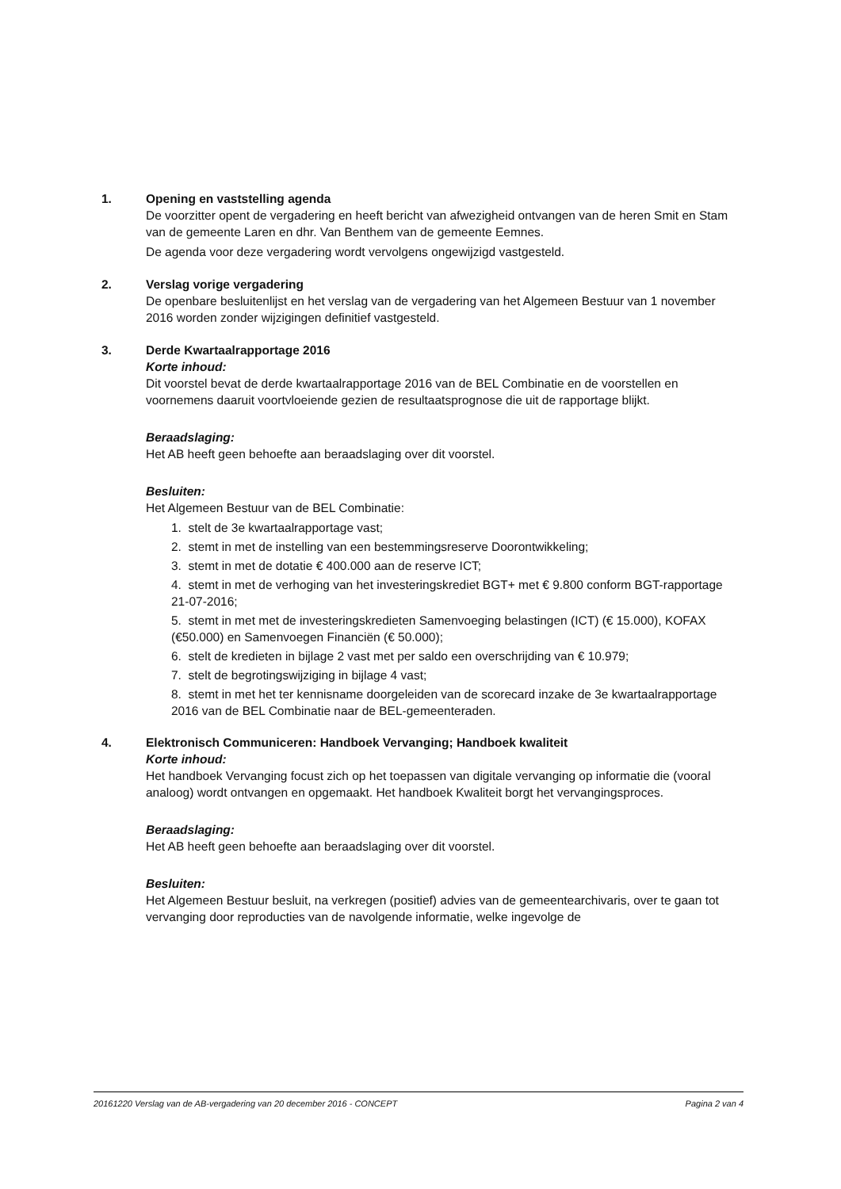1. Opening en vaststelling agenda
De voorzitter opent de vergadering en heeft bericht van afwezigheid ontvangen van de heren Smit en Stam van de gemeente Laren en dhr. Van Benthem van de gemeente Eemnes.
De agenda voor deze vergadering wordt vervolgens ongewijzigd vastgesteld.
2. Verslag vorige vergadering
De openbare besluitenlijst en het verslag van de vergadering van het Algemeen Bestuur van 1 november 2016 worden zonder wijzigingen definitief vastgesteld.
3. Derde Kwartaalrapportage 2016
Korte inhoud:
Dit voorstel bevat de derde kwartaalrapportage 2016 van de BEL Combinatie en de voorstellen en voornemens daaruit voortvloeiende gezien de resultaatsprognose die uit de rapportage blijkt.
Beraadslaging:
Het AB heeft geen behoefte aan beraadslaging over dit voorstel.
Besluiten:
Het Algemeen Bestuur van de BEL Combinatie:
1. stelt de 3e kwartaalrapportage vast;
2. stemt in met de instelling van een bestemmingsreserve Doorontwikkeling;
3. stemt in met de dotatie € 400.000 aan de reserve ICT;
4. stemt in met de verhoging van het investeringskrediet BGT+ met € 9.800 conform BGT-rapportage 21-07-2016;
5. stemt in met met de investeringskredieten Samenvoeging belastingen (ICT) (€ 15.000), KOFAX (€50.000) en Samenvoegen Financiën (€ 50.000);
6. stelt de kredieten in bijlage 2 vast met per saldo een overschrijding van € 10.979;
7. stelt de begrotingswijziging in bijlage 4 vast;
8. stemt in met het ter kennisname doorgeleiden van de scorecard inzake de 3e kwartaalrapportage 2016 van de BEL Combinatie naar de BEL-gemeenteraden.
4. Elektronisch Communiceren: Handboek Vervanging; Handboek kwaliteit
Korte inhoud:
Het handboek Vervanging focust zich op het toepassen van digitale vervanging op informatie die (vooral analoog) wordt ontvangen en opgemaakt. Het handboek Kwaliteit borgt het vervangingsproces.
Beraadslaging:
Het AB heeft geen behoefte aan beraadslaging over dit voorstel.
Besluiten:
Het Algemeen Bestuur besluit, na verkregen (positief) advies van de gemeentearchivaris, over te gaan tot vervanging door reproducties van de navolgende informatie, welke ingevolge de
20161220 Verslag van de AB-vergadering van 20 december 2016 - CONCEPT Pagina 2 van 4